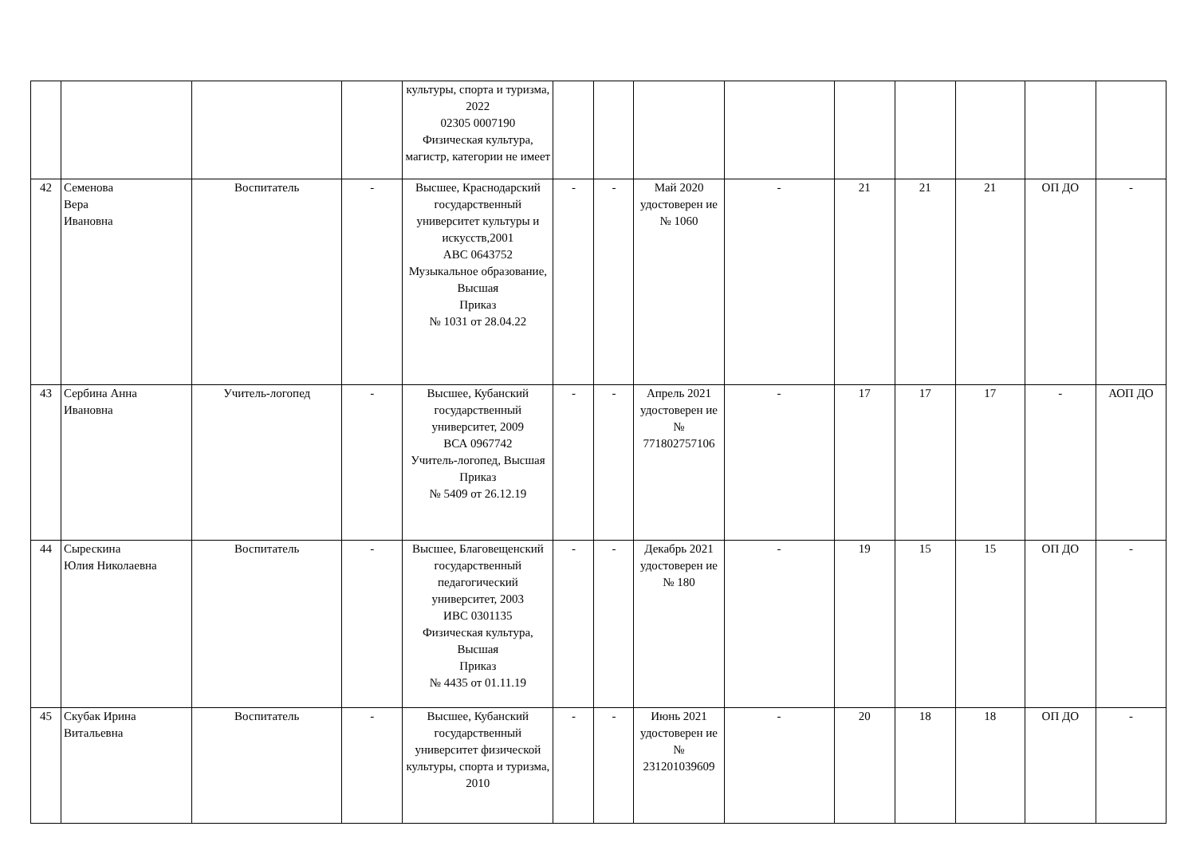| | | | | культуры, спорта и туризма, 2022 02305 0007190 Физическая культура, магистр, категории не имеет | | | | | | | | | |
| 42 | Семенова Вера Ивановна | Воспитатель | - | Высшее, Краснодарский государственный университет культуры и искусств,2001 АВС 0643752 Музыкальное образование, Высшая Приказ № 1031 от 28.04.22 | - | - | Май 2020 удостоверен ие № 1060 | - | 21 | 21 | 21 | ОП ДО | - |
| 43 | Сербина Анна Ивановна | Учитель-логопед | - | Высшее, Кубанский государственный университет, 2009 ВСА 0967742 Учитель-логопед, Высшая Приказ № 5409 от 26.12.19 | - | - | Апрель 2021 удостоверен ие № 771802757106 | - | 17 | 17 | 17 | - | АОП ДО |
| 44 | Сырескина Юлия Николаевна | Воспитатель | - | Высшее, Благовещенский государственный педагогический университет, 2003 ИВС 0301135 Физическая культура, Высшая Приказ № 4435 от 01.11.19 | - | - | Декабрь 2021 удостоверен ие № 180 | - | 19 | 15 | 15 | ОП ДО | - |
| 45 | Скубак Ирина Витальевна | Воспитатель | - | Высшее, Кубанский государственный университет физической культуры, спорта и туризма, 2010 | - | - | Июнь 2021 удостоверен ие № 231201039609 | - | 20 | 18 | 18 | ОП ДО | - |